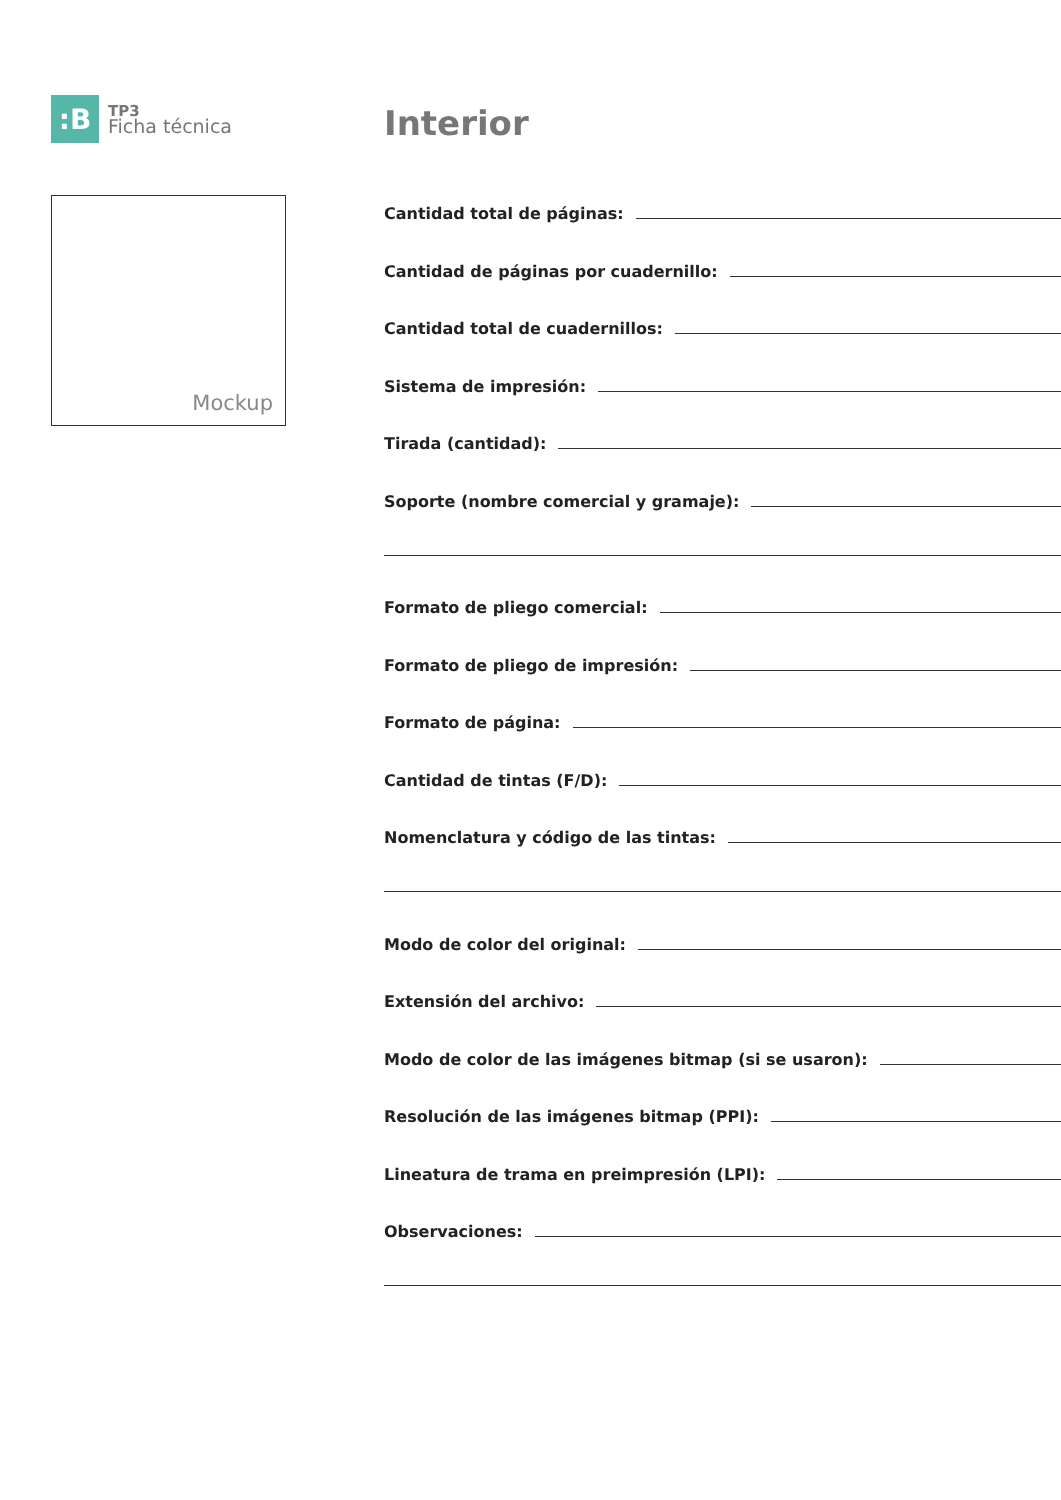:B
TP3
Ficha técnica
Mockup
Interior
Cantidad total de páginas:
Cantidad de páginas por cuadernillo:
Cantidad total de cuadernillos:
Sistema de impresión:
Tirada (cantidad):
Soporte (nombre comercial y gramaje):
Formato de pliego comercial:
Formato de pliego de impresión:
Formato de página:
Cantidad de tintas (F/D):
Nomenclatura y código de las tintas:
Modo de color del original:
Extensión del archivo:
Modo de color de las imágenes bitmap (si se usaron):
Resolución de las imágenes bitmap (PPI):
Lineatura de trama en preimpresión (LPI):
Observaciones: